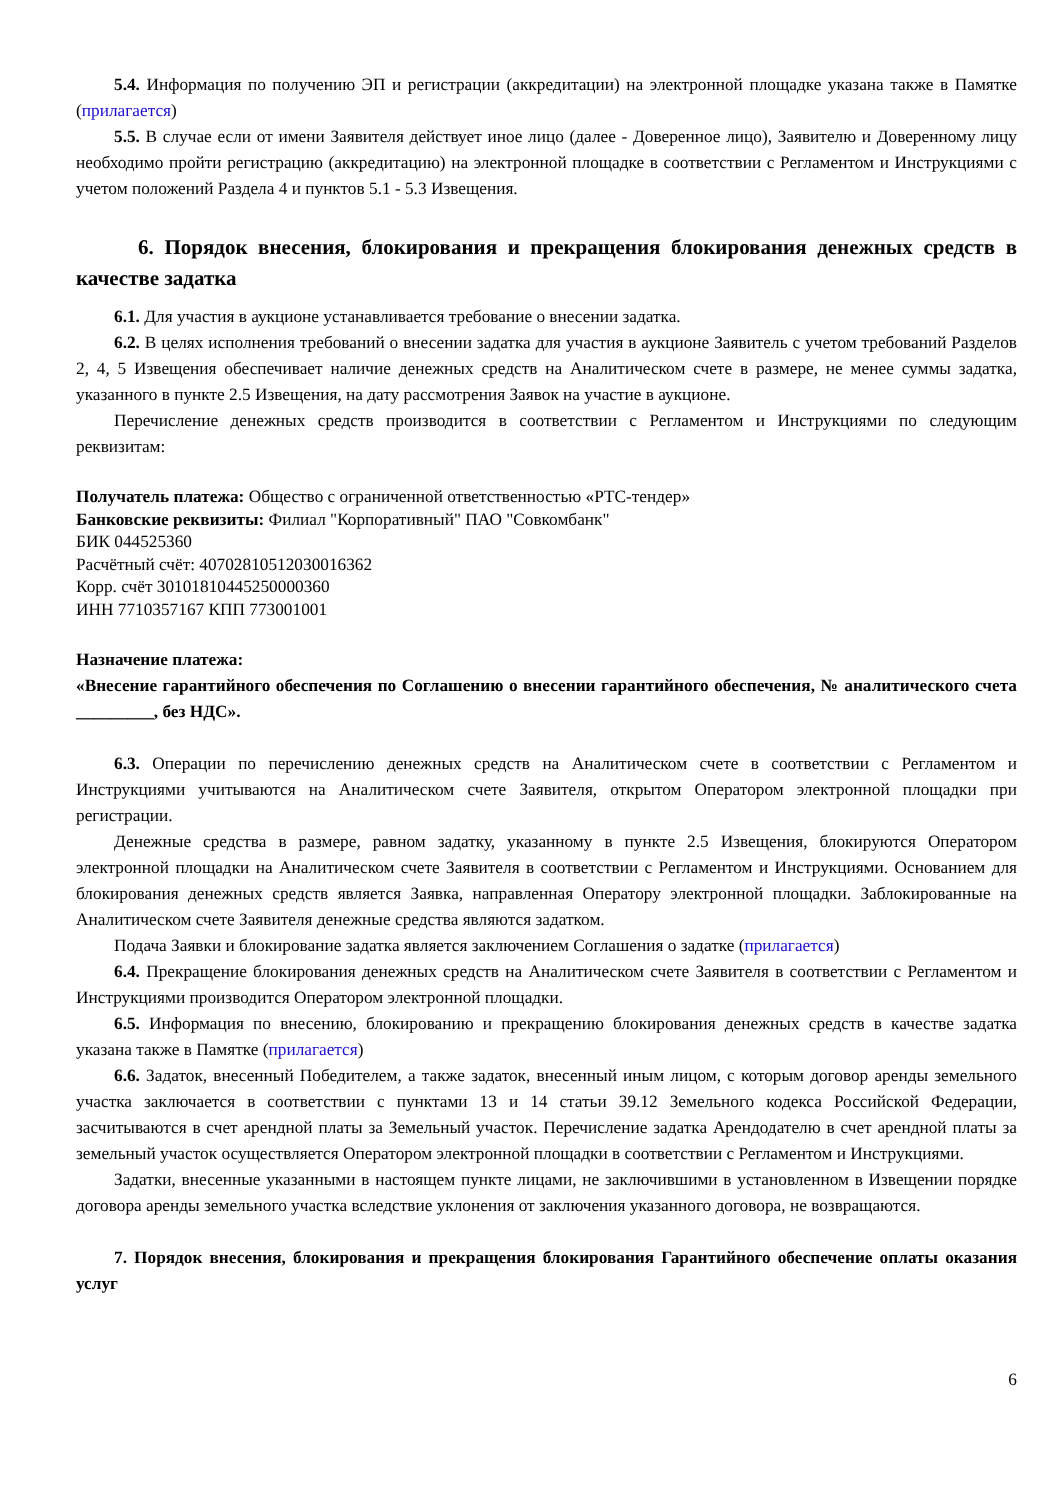5.4. Информация по получению ЭП и регистрации (аккредитации) на электронной площадке указана также в Памятке (прилагается)
5.5. В случае если от имени Заявителя действует иное лицо (далее - Доверенное лицо), Заявителю и Доверенному лицу необходимо пройти регистрацию (аккредитацию) на электронной площадке в соответствии с Регламентом и Инструкциями с учетом положений Раздела 4 и пунктов 5.1 - 5.3 Извещения.
6. Порядок внесения, блокирования и прекращения блокирования денежных средств в качестве задатка
6.1. Для участия в аукционе устанавливается требование о внесении задатка.
6.2. В целях исполнения требований о внесении задатка для участия в аукционе Заявитель с учетом требований Разделов 2, 4, 5 Извещения обеспечивает наличие денежных средств на Аналитическом счете в размере, не менее суммы задатка, указанного в пункте 2.5 Извещения, на дату рассмотрения Заявок на участие в аукционе.
Перечисление денежных средств производится в соответствии с Регламентом и Инструкциями по следующим реквизитам:
Получатель платежа: Общество с ограниченной ответственностью «РТС-тендер»
Банковские реквизиты: Филиал "Корпоративный" ПАО "Совкомбанк"
БИК 044525360
Расчётный счёт: 40702810512030016362
Корр. счёт 30101810445250000360
ИНН 7710357167 КПП 773001001
Назначение платежа:
«Внесение гарантийного обеспечения по Соглашению о внесении гарантийного обеспечения, № аналитического счета _________, без НДС».
6.3. Операции по перечислению денежных средств на Аналитическом счете в соответствии с Регламентом и Инструкциями учитываются на Аналитическом счете Заявителя, открытом Оператором электронной площадки при регистрации.
Денежные средства в размере, равном задатку, указанному в пункте 2.5 Извещения, блокируются Оператором электронной площадки на Аналитическом счете Заявителя в соответствии с Регламентом и Инструкциями. Основанием для блокирования денежных средств является Заявка, направленная Оператору электронной площадки. Заблокированные на Аналитическом счете Заявителя денежные средства являются задатком.
Подача Заявки и блокирование задатка является заключением Соглашения о задатке (прилагается)
6.4. Прекращение блокирования денежных средств на Аналитическом счете Заявителя в соответствии с Регламентом и Инструкциями производится Оператором электронной площадки.
6.5. Информация по внесению, блокированию и прекращению блокирования денежных средств в качестве задатка указана также в Памятке (прилагается)
6.6. Задаток, внесенный Победителем, а также задаток, внесенный иным лицом, с которым договор аренды земельного участка заключается в соответствии с пунктами 13 и 14 статьи 39.12 Земельного кодекса Российской Федерации, засчитываются в счет арендной платы за Земельный участок. Перечисление задатка Арендодателю в счет арендной платы за земельный участок осуществляется Оператором электронной площадки в соответствии с Регламентом и Инструкциями.
Задатки, внесенные указанными в настоящем пункте лицами, не заключившими в установленном в Извещении порядке договора аренды земельного участка вследствие уклонения от заключения указанного договора, не возвращаются.
7. Порядок внесения, блокирования и прекращения блокирования Гарантийного обеспечение оплаты оказания услуг
6